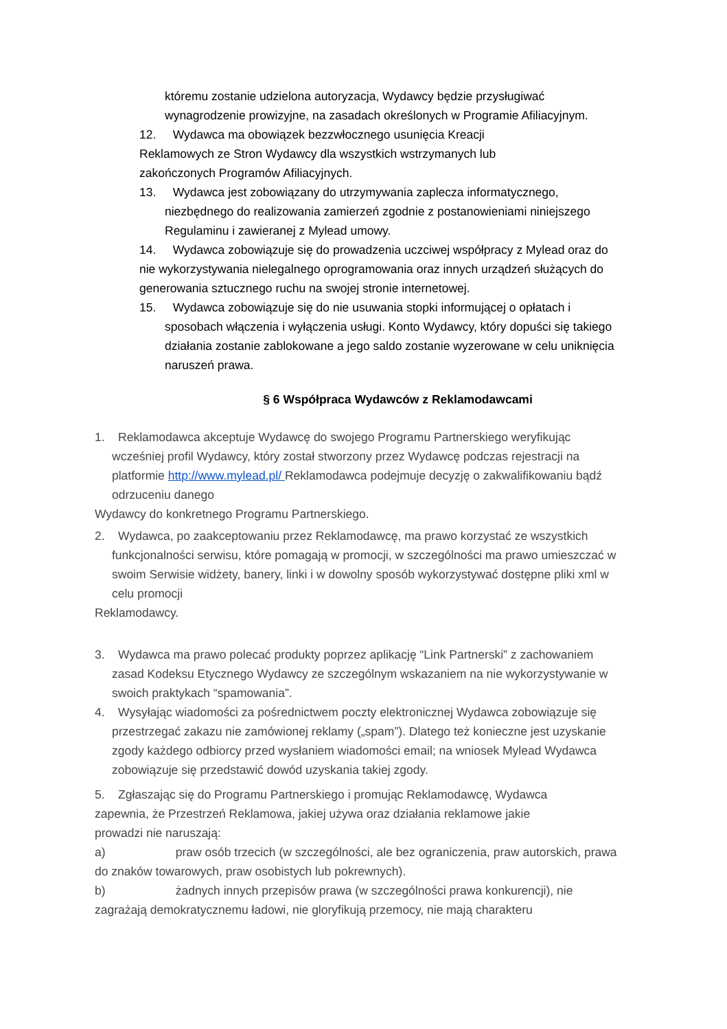któremu zostanie udzielona autoryzacja, Wydawcy będzie przysługiwać
wynagrodzenie prowizyjne, na zasadach określonych w Programie Afiliacyjnym.
12. Wydawca ma obowiązek bezzwłocznego usunięcia Kreacji
Reklamowych ze Stron Wydawcy dla wszystkich wstrzymanych lub
zakończonych Programów Afiliacyjnych.
13. Wydawca jest zobowiązany do utrzymywania zaplecza informatycznego,
niezbędnego do realizowania zamierzeń zgodnie z postanowieniami niniejszego
Regulaminu i zawieranej z Mylead umowy.
14. Wydawca zobowiązuje się do prowadzenia uczciwej współpracy z Mylead oraz do nie wykorzystywania nielegalnego oprogramowania oraz innych urządzeń służących do generowania sztucznego ruchu na swojej stronie internetowej.
15. Wydawca zobowiązuje się do nie usuwania stopki informującej o opłatach i
sposobach włączenia i wyłączenia usługi. Konto Wydawcy, który dopuści się takiego działania zostanie zablokowane a jego saldo zostanie wyzerowane w celu uniknięcia naruszeń prawa.
§ 6 Współpraca Wydawców z Reklamodawcami
1. Reklamodawca akceptuje Wydawcę do swojego Programu Partnerskiego weryfikując
wcześniej profil Wydawcy, który został stworzony przez Wydawcę podczas rejestracji na platformie http://www.mylead.pl/ Reklamodawca podejmuje decyzję o zakwalifikowaniu bądź odrzuceniu danego
Wydawcy do konkretnego Programu Partnerskiego.
2. Wydawca, po zaakceptowaniu przez Reklamodawcę, ma prawo korzystać ze wszystkich
funkcjonalności serwisu, które pomagają w promocji, w szczególności ma prawo umieszczać w swoim Serwisie widżety, banery, linki i w dowolny sposób wykorzystywać dostępne pliki xml w celu promocji
Reklamodawcy.
3. Wydawca ma prawo polecać produkty poprzez aplikację “Link Partnerski” z zachowaniem
zasad Kodeksu Etycznego Wydawcy ze szczególnym wskazaniem na nie wykorzystywanie w swoich praktykach “spamowania”.
4. Wysyłając wiadomości za pośrednictwem poczty elektronicznej Wydawca zobowiązuje się
przestrzegać zakazu nie zamówionej reklamy („spam”). Dlatego też konieczne jest uzyskanie zgody każdego odbiorcy przed wysłaniem wiadomości email; na wniosek Mylead Wydawca zobowiązuje się przedstawić dowód uzyskania takiej zgody.
5. Zgłaszając się do Programu Partnerskiego i promując Reklamodawcę, Wydawca
zapewnia, że Przestrzeń Reklamowa, jakiej używa oraz działania reklamowe jakie
prowadzi nie naruszają:
a) praw osób trzecich (w szczególności, ale bez ograniczenia, praw autorskich, prawa do znaków towarowych, praw osobistych lub pokrewnych).
b) żadnych innych przepisów prawa (w szczególności prawa konkurencji), nie
zagrażają demokratycznemu ładowi, nie gloryfikują przemocy, nie mają charakteru